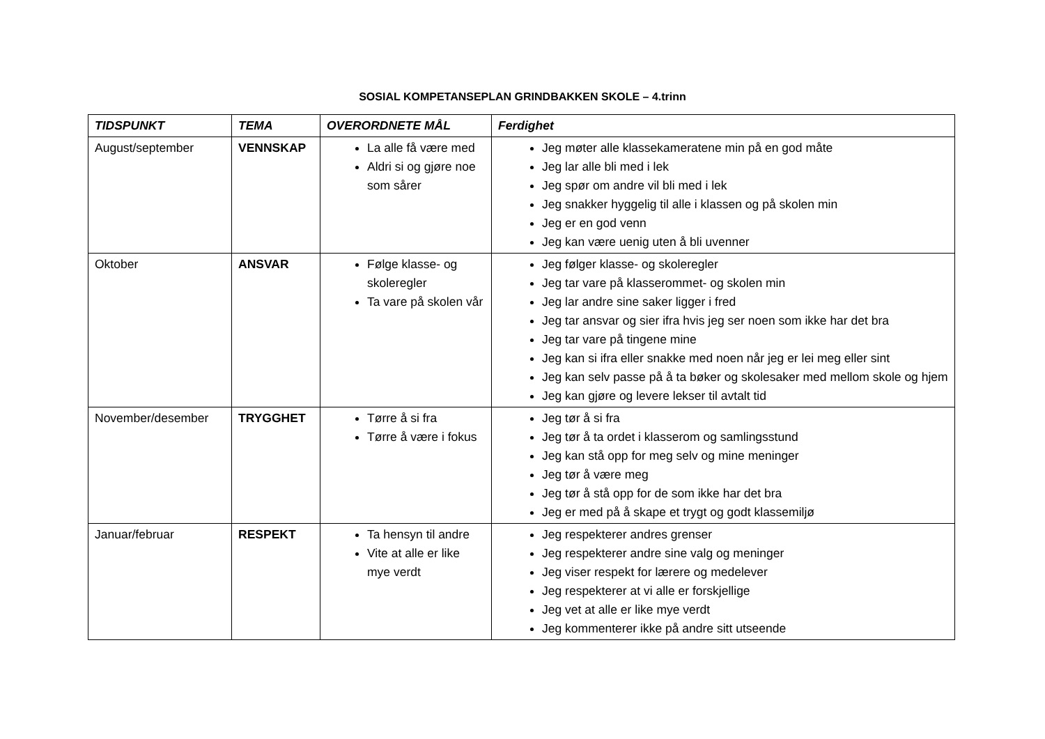SOSIAL KOMPETANSEPLAN GRINDBAKKEN SKOLE – 4.trinn
| TIDSPUNKT | TEMA | OVERORDNETE MÅL | Ferdighet |
| --- | --- | --- | --- |
| August/september | VENNSKAP | La alle få være med Aldri si og gjøre noe som sårer | Jeg møter alle klassekameratene min på en god måte Jeg lar alle bli med i lek Jeg spør om andre vil bli med i lek Jeg snakker hyggelig til alle i klassen og på skolen min Jeg er en god venn Jeg kan være uenig uten å bli uvenner |
| Oktober | ANSVAR | Følge klasse- og skoleregler Ta vare på skolen vår | Jeg følger klasse- og skoleregler Jeg tar vare på klasserommet- og skolen min Jeg lar andre sine saker ligger i fred Jeg tar ansvar og sier ifra hvis jeg ser noen som ikke har det bra Jeg tar vare på tingene mine Jeg kan si ifra eller snakke med noen når jeg er lei meg eller sint Jeg kan selv passe på å ta bøker og skolesaker med mellom skole og hjem Jeg kan gjøre og levere lekser til avtalt tid |
| November/desember | TRYGGHET | Tørre å si fra Tørre å være i fokus | Jeg tør å si fra Jeg tør å ta ordet i klasserom og samlingsstund Jeg kan stå opp for meg selv og mine meninger Jeg tør å være meg Jeg tør å stå opp for de som ikke har det bra Jeg er med på å skape et trygt og godt klassemiljø |
| Januar/februar | RESPEKT | Ta hensyn til andre Vite at alle er like mye verdt | Jeg respekterer andres grenser Jeg respekterer andre sine valg og meninger Jeg viser respekt for lærere og medelever Jeg respekterer at vi alle er forskjellige Jeg vet at alle er like mye verdt Jeg kommenterer ikke på andre sitt utseende |